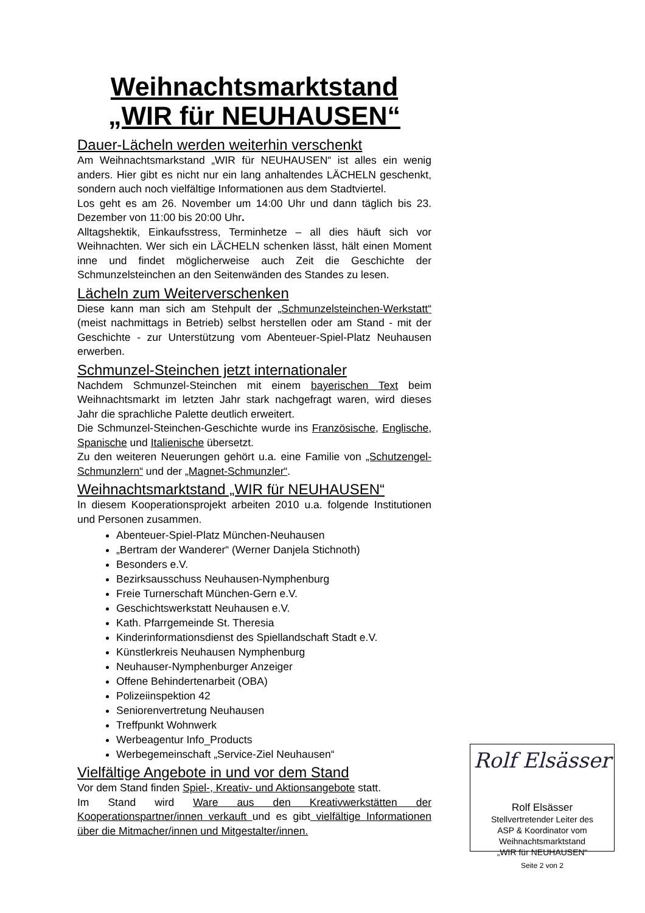Weihnachtsmarktstand
„WIR für NEUHAUSEN“
Dauer-Lächeln werden weiterhin verschenkt
Am Weihnachtsmarkstand „WIR für NEUHAUSEN“ ist alles ein wenig anders. Hier gibt es nicht nur ein lang anhaltendes LÄCHELN geschenkt, sondern auch noch vielfältige Informationen aus dem Stadtviertel.
Los geht es am 26. November um 14:00 Uhr und dann täglich bis 23. Dezember von 11:00 bis 20:00 Uhr.
Alltagshektik, Einkaufsstress, Terminhetze – all dies häuft sich vor Weihnachten. Wer sich ein LÄCHELN schenken lässt, hält einen Moment inne und findet möglicherweise auch Zeit die Geschichte der Schmunzelsteinchen an den Seitenwänden des Standes zu lesen.
Lächeln zum Weiterverschenken
Diese kann man sich am Stehpult der „Schmunzelsteinchen-Werkstatt“ (meist nachmittags in Betrieb) selbst herstellen oder am Stand - mit der Geschichte - zur Unterstützung vom Abenteuer-Spiel-Platz Neuhausen erwerben.
Schmunzel-Steinchen jetzt internationaler
Nachdem Schmunzel-Steinchen mit einem bayerischen Text beim Weihnachtsmarkt im letzten Jahr stark nachgefragt waren, wird dieses Jahr die sprachliche Palette deutlich erweitert.
Die Schmunzel-Steinchen-Geschichte wurde ins Französische, Englische, Spanische und Italienische übersetzt.
Zu den weiteren Neuerungen gehört u.a. eine Familie von „Schutzengel-Schmunzlern“ und der „Magnet-Schmunzler“.
Weihnachtsmarktstand „WIR für NEUHAUSEN“
In diesem Kooperationsprojekt arbeiten 2010 u.a. folgende Institutionen und Personen zusammen.
Abenteuer-Spiel-Platz München-Neuhausen
„Bertram der Wanderer“ (Werner Danjela Stichnoth)
Besonders e.V.
Bezirksausschuss Neuhausen-Nymphenburg
Freie Turnerschaft München-Gern e.V.
Geschichtswerkstatt Neuhausen e.V.
Kath. Pfarrgemeinde St. Theresia
Kinderinformationsdienst des Spiellandschaft Stadt e.V.
Künstlerkreis Neuhausen Nymphenburg
Neuhauser-Nymphenburger Anzeiger
Offene Behindertenarbeit (OBA)
Polizeiinspektion 42
Seniorenvertretung Neuhausen
Treffpunkt Wohnwerk
Werbeagentur Info_Products
Werbegemeinschaft „Service-Ziel Neuhausen“
Vielfältige Angebote in und vor dem Stand
Vor dem Stand finden Spiel-, Kreativ- und Aktionsangebote statt.
Im Stand wird Ware aus den Kreativwerkstätten der Kooperationspartner/innen verkauft und es gibt vielfältige Informationen über die Mitmacher/innen und Mitgestalter/innen.
Rolf Elsässer
Rolf Elsässer
Stellvertretender Leiter des
ASP & Koordinator vom
Weihnachtsmarktstand
„WIR für NEUHAUSEN“
Seite 2 von 2